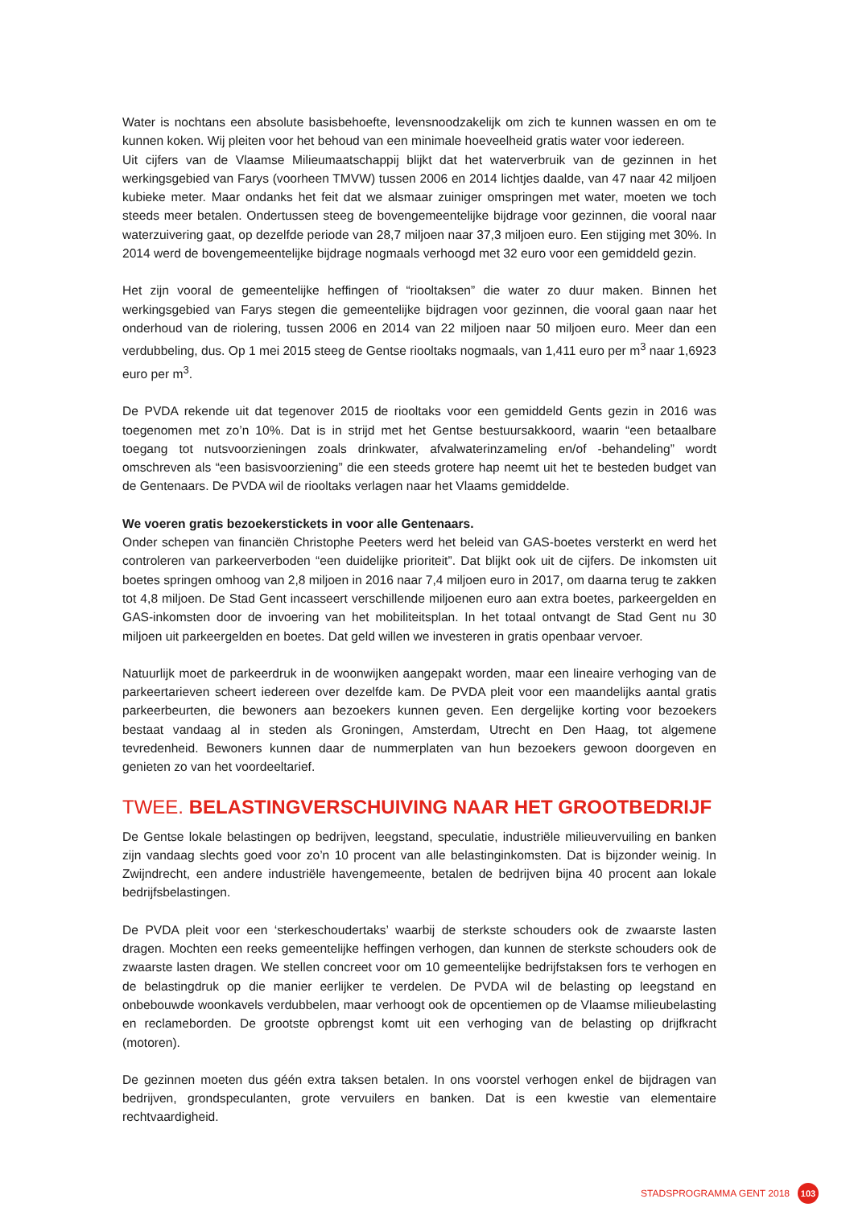Water is nochtans een absolute basisbehoefte, levensnoodzakelijk om zich te kunnen wassen en om te kunnen koken. Wij pleiten voor het behoud van een minimale hoeveelheid gratis water voor iedereen.
Uit cijfers van de Vlaamse Milieumaatschappij blijkt dat het waterverbruik van de gezinnen in het werkingsgebied van Farys (voorheen TMVW) tussen 2006 en 2014 lichtjes daalde, van 47 naar 42 miljoen kubieke meter. Maar ondanks het feit dat we alsmaar zuiniger omspringen met water, moeten we toch steeds meer betalen. Ondertussen steeg de bovengemeentelijke bijdrage voor gezinnen, die vooral naar waterzuivering gaat, op dezelfde periode van 28,7 miljoen naar 37,3 miljoen euro. Een stijging met 30%. In 2014 werd de bovengemeentelijke bijdrage nogmaals verhoogd met 32 euro voor een gemiddeld gezin.
Het zijn vooral de gemeentelijke heffingen of “riooltaksen” die water zo duur maken. Binnen het werkingsgebied van Farys stegen die gemeentelijke bijdragen voor gezinnen, die vooral gaan naar het onderhoud van de riolering, tussen 2006 en 2014 van 22 miljoen naar 50 miljoen euro. Meer dan een verdubbeling, dus. Op 1 mei 2015 steeg de Gentse riooltaks nogmaals, van 1,411 euro per m<sup>3</sup> naar 1,6923 euro per m<sup>3</sup>.
De PVDA rekende uit dat tegenover 2015 de riooltaks voor een gemiddeld Gents gezin in 2016 was toegenomen met zo’n 10%. Dat is in strijd met het Gentse bestuursakkoord, waarin “een betaalbare toegang tot nutsvoorzieningen zoals drinkwater, afvalwaterinzameling en/of -behandeling” wordt omschreven als “een basisvoorziening” die een steeds grotere hap neemt uit het te besteden budget van de Gentenaars. De PVDA wil de riooltaks verlagen naar het Vlaams gemiddelde.
We voeren gratis bezoekerstickets in voor alle Gentenaars.
Onder schepen van financiën Christophe Peeters werd het beleid van GAS-boetes versterkt en werd het controleren van parkeerverboden “een duidelijke prioriteit”. Dat blijkt ook uit de cijfers. De inkomsten uit boetes springen omhoog van 2,8 miljoen in 2016 naar 7,4 miljoen euro in 2017, om daarna terug te zakken tot 4,8 miljoen. De Stad Gent incasseert verschillende miljoenen euro aan extra boetes, parkeergelden en GAS-inkomsten door de invoering van het mobiliteitsplan. In het totaal ontvangt de Stad Gent nu 30 miljoen uit parkeergelden en boetes. Dat geld willen we investeren in gratis openbaar vervoer.
Natuurlijk moet de parkeerdruk in de woonwijken aangepakt worden, maar een lineaire verhoging van de parkeertarieven scheert iedereen over dezelfde kam. De PVDA pleit voor een maandelijks aantal gratis parkeerbeurten, die bewoners aan bezoekers kunnen geven. Een dergelijke korting voor bezoekers bestaat vandaag al in steden als Groningen, Amsterdam, Utrecht en Den Haag, tot algemene tevredenheid. Bewoners kunnen daar de nummerplaten van hun bezoekers gewoon doorgeven en genieten zo van het voordeeltarief.
TWEE. BELASTINGVERSCHUIVING NAAR HET GROOTBEDRIJF
De Gentse lokale belastingen op bedrijven, leegstand, speculatie, industriële milieuvervuiling en banken zijn vandaag slechts goed voor zo’n 10 procent van alle belastinginkomsten. Dat is bijzonder weinig. In Zwijndrecht, een andere industriële havengemeente, betalen de bedrijven bijna 40 procent aan lokale bedrijfsbelastingen.
De PVDA pleit voor een ‘sterkeschoudertaks’ waarbij de sterkste schouders ook de zwaarste lasten dragen. Mochten een reeks gemeentelijke heffingen verhogen, dan kunnen de sterkste schouders ook de zwaarste lasten dragen. We stellen concreet voor om 10 gemeentelijke bedrijfstaksen fors te verhogen en de belastingdruk op die manier eerlijker te verdelen. De PVDA wil de belasting op leegstand en onbebouwde woonkavels verdubbelen, maar verhoogt ook de opcentiemen op de Vlaamse milieubelasting en reclameborden. De grootste opbrengst komt uit een verhoging van de belasting op drijfkracht (motoren).
De gezinnen moeten dus géén extra taksen betalen. In ons voorstel verhogen enkel de bijdragen van bedrijven, grondspeculanten, grote vervuilers en banken. Dat is een kwestie van elementaire rechtvaardigheid.
STADSPROGRAMMA GENT 2018 103